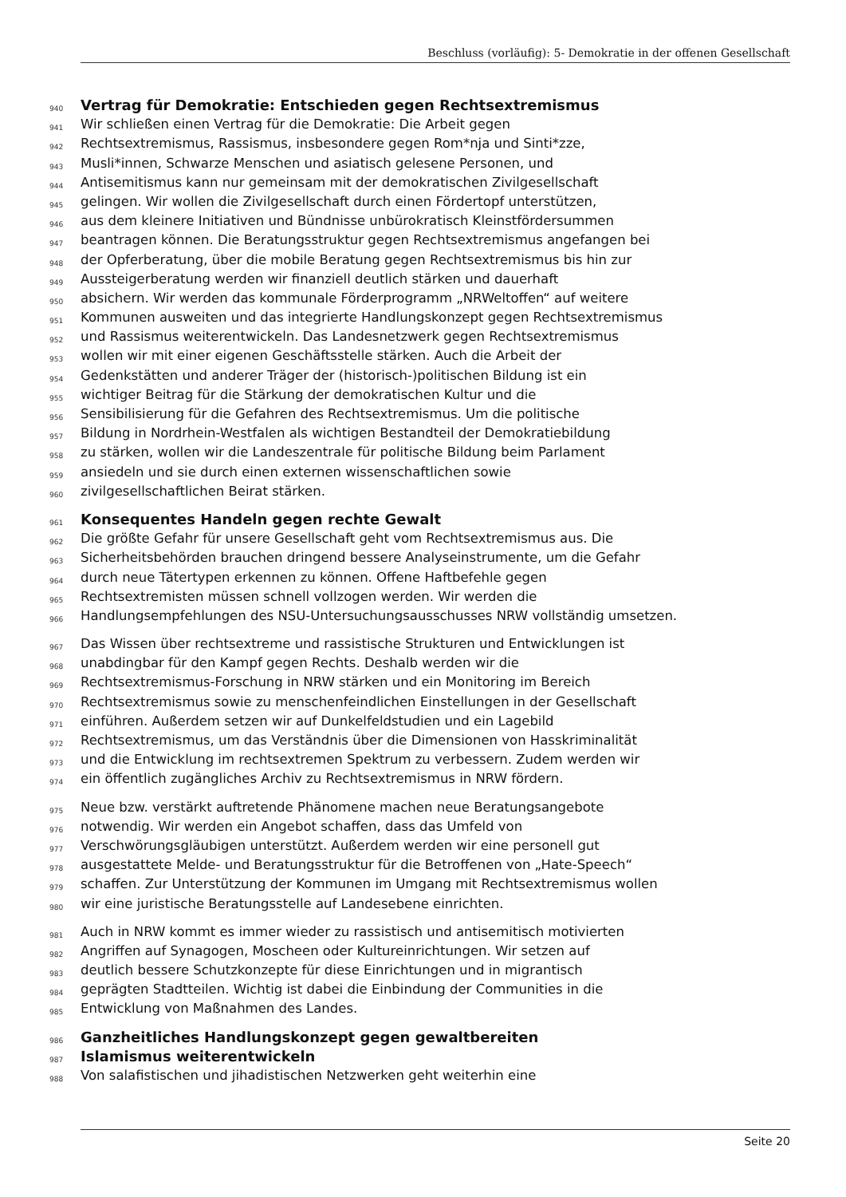Beschluss (vorläufig): 5- Demokratie in der offenen Gesellschaft
940 Vertrag für Demokratie: Entschieden gegen Rechtsextremismus
941 Wir schließen einen Vertrag für die Demokratie: Die Arbeit gegen
942 Rechtsextremismus, Rassismus, insbesondere gegen Rom*nja und Sinti*zze,
943 Musli*innen, Schwarze Menschen und asiatisch gelesene Personen, und
944 Antisemitismus kann nur gemeinsam mit der demokratischen Zivilgesellschaft
945 gelingen. Wir wollen die Zivilgesellschaft durch einen Fördertopf unterstützen,
946 aus dem kleinere Initiativen und Bündnisse unbürokratisch Kleinstfördersummen
947 beantragen können. Die Beratungsstruktur gegen Rechtsextremismus angefangen bei
948 der Opferberatung, über die mobile Beratung gegen Rechtsextremismus bis hin zur
949 Aussteigerberatung werden wir finanziell deutlich stärken und dauerhaft
950 absichern. Wir werden das kommunale Förderprogramm „NRWeltoffen“ auf weitere
951 Kommunen ausweiten und das integrierte Handlungskonzept gegen Rechtsextremismus
952 und Rassismus weiterentwickeln. Das Landesnetzwerk gegen Rechtsextremismus
953 wollen wir mit einer eigenen Geschäftsstelle stärken. Auch die Arbeit der
954 Gedenkstätten und anderer Träger der (historisch-)politischen Bildung ist ein
955 wichtiger Beitrag für die Stärkung der demokratischen Kultur und die
956 Sensibilisierung für die Gefahren des Rechtsextremismus. Um die politische
957 Bildung in Nordrhein-Westfalen als wichtigen Bestandteil der Demokratiebildung
958 zu stärken, wollen wir die Landeszentrale für politische Bildung beim Parlament
959 ansiedeln und sie durch einen externen wissenschaftlichen sowie
960 zivilgesellschaftlichen Beirat stärken.
961 Konsequentes Handeln gegen rechte Gewalt
962 Die größte Gefahr für unsere Gesellschaft geht vom Rechtsextremismus aus. Die
963 Sicherheitsbehörden brauchen dringend bessere Analyseinstrumente, um die Gefahr
964 durch neue Tätertypen erkennen zu können. Offene Haftbefehle gegen
965 Rechtsextremisten müssen schnell vollzogen werden. Wir werden die
966 Handlungsempfehlungen des NSU-Untersuchungsausschusses NRW vollständig umsetzen.
967 Das Wissen über rechtsextreme und rassistische Strukturen und Entwicklungen ist
968 unabdingbar für den Kampf gegen Rechts. Deshalb werden wir die
969 Rechtsextremismus-Forschung in NRW stärken und ein Monitoring im Bereich
970 Rechtsextremismus sowie zu menschenfeindlichen Einstellungen in der Gesellschaft
971 einführen. Außerdem setzen wir auf Dunkelfeldstudien und ein Lagebild
972 Rechtsextremismus, um das Verständnis über die Dimensionen von Hasskriminalität
973 und die Entwicklung im rechtsextremen Spektrum zu verbessern. Zudem werden wir
974 ein öffentlich zugängliches Archiv zu Rechtsextremismus in NRW fördern.
975 Neue bzw. verstärkt auftretende Phänomene machen neue Beratungsangebote
976 notwendig. Wir werden ein Angebot schaffen, dass das Umfeld von
977 Verschwörungsgläubigen unterstützt. Außerdem werden wir eine personell gut
978 ausgestattete Melde- und Beratungsstruktur für die Betroffenen von „Hate-Speech“
979 schaffen. Zur Unterstützung der Kommunen im Umgang mit Rechtsextremismus wollen
980 wir eine juristische Beratungsstelle auf Landesebene einrichten.
981 Auch in NRW kommt es immer wieder zu rassistisch und antisemitisch motivierten
982 Angriffen auf Synagogen, Moscheen oder Kultureinrichtungen. Wir setzen auf
983 deutlich bessere Schutzkonzepte für diese Einrichtungen und in migrantisch
984 geprägten Stadtteilen. Wichtig ist dabei die Einbindung der Communities in die
985 Entwicklung von Maßnahmen des Landes.
986 Ganzheitliches Handlungskonzept gegen gewaltbereiten
987 Islamismus weiterentwickeln
988 Von salafistischen und jihadistischen Netzwerken geht weiterhin eine
Seite 20